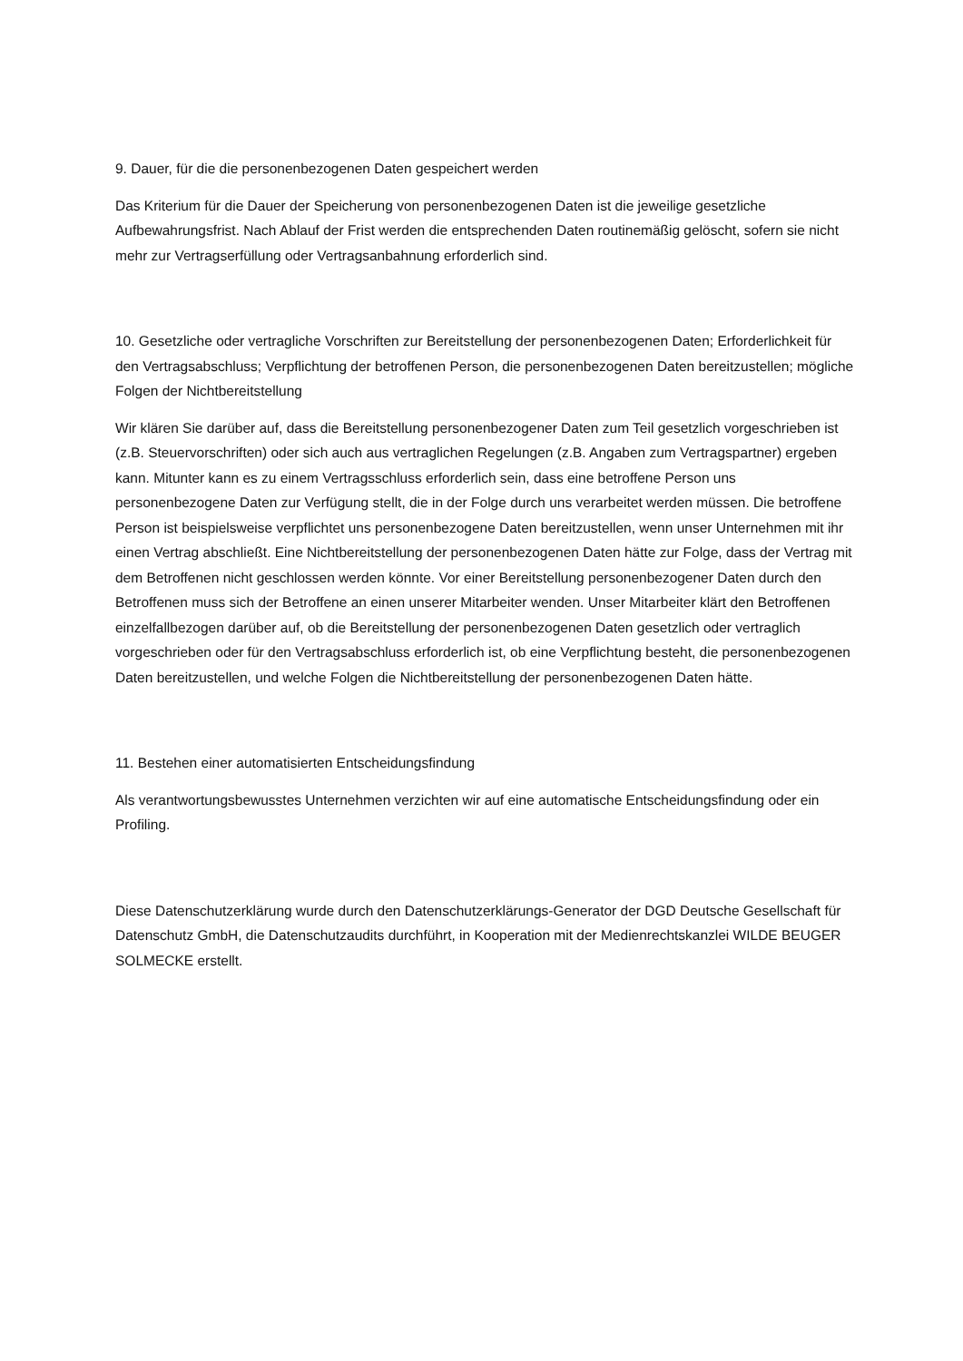9. Dauer, für die die personenbezogenen Daten gespeichert werden
Das Kriterium für die Dauer der Speicherung von personenbezogenen Daten ist die jeweilige gesetzliche Aufbewahrungsfrist. Nach Ablauf der Frist werden die entsprechenden Daten routinemäßig gelöscht, sofern sie nicht mehr zur Vertragserfüllung oder Vertragsanbahnung erforderlich sind.
10. Gesetzliche oder vertragliche Vorschriften zur Bereitstellung der personenbezogenen Daten; Erforderlichkeit für den Vertragsabschluss; Verpflichtung der betroffenen Person, die personenbezogenen Daten bereitzustellen; mögliche Folgen der Nichtbereitstellung
Wir klären Sie darüber auf, dass die Bereitstellung personenbezogener Daten zum Teil gesetzlich vorgeschrieben ist (z.B. Steuervorschriften) oder sich auch aus vertraglichen Regelungen (z.B. Angaben zum Vertragspartner) ergeben kann. Mitunter kann es zu einem Vertragsschluss erforderlich sein, dass eine betroffene Person uns personenbezogene Daten zur Verfügung stellt, die in der Folge durch uns verarbeitet werden müssen. Die betroffene Person ist beispielsweise verpflichtet uns personenbezogene Daten bereitzustellen, wenn unser Unternehmen mit ihr einen Vertrag abschließt. Eine Nichtbereitstellung der personenbezogenen Daten hätte zur Folge, dass der Vertrag mit dem Betroffenen nicht geschlossen werden könnte. Vor einer Bereitstellung personenbezogener Daten durch den Betroffenen muss sich der Betroffene an einen unserer Mitarbeiter wenden. Unser Mitarbeiter klärt den Betroffenen einzelfallbezogen darüber auf, ob die Bereitstellung der personenbezogenen Daten gesetzlich oder vertraglich vorgeschrieben oder für den Vertragsabschluss erforderlich ist, ob eine Verpflichtung besteht, die personenbezogenen Daten bereitzustellen, und welche Folgen die Nichtbereitstellung der personenbezogenen Daten hätte.
11. Bestehen einer automatisierten Entscheidungsfindung
Als verantwortungsbewusstes Unternehmen verzichten wir auf eine automatische Entscheidungsfindung oder ein Profiling.
Diese Datenschutzerklärung wurde durch den Datenschutzerklärungs-Generator der DGD Deutsche Gesellschaft für Datenschutz GmbH, die Datenschutzaudits durchführt, in Kooperation mit der Medienrechtskanzlei WILDE BEUGER SOLMECKE erstellt.